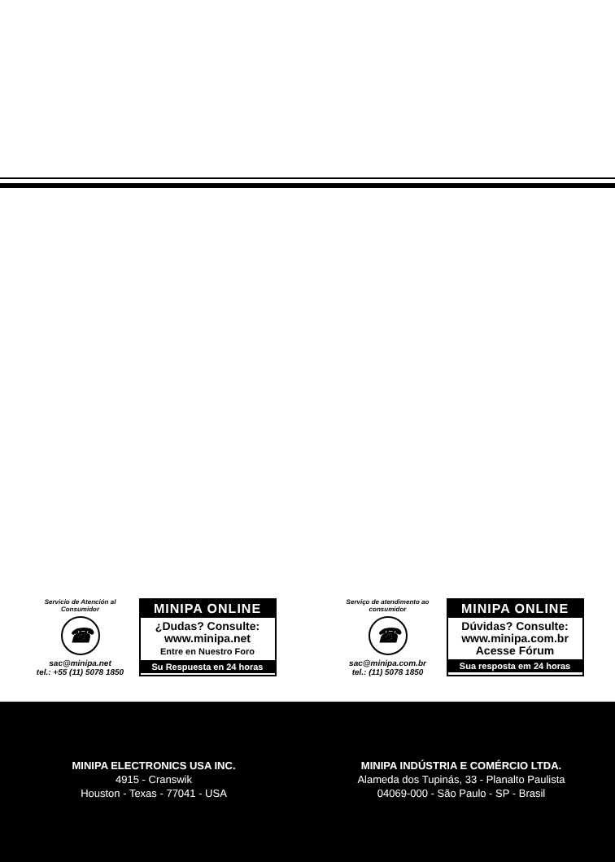Servicio de Atención al Consumidor
☎
sac@minipa.net
tel.: +55 (11) 5078 1850
MINIPA ONLINE
¿Dudas? Consulte:
www.minipa.net
Entre en Nuestro Foro
Su Respuesta en 24 horas
Serviço de atendimento ao consumidor
☎
sac@minipa.com.br
tel.: (11) 5078 1850
MINIPA ONLINE
Dúvidas? Consulte:
www.minipa.com.br
Acesse Fórum
Sua resposta em 24 horas
MINIPA ELECTRONICS USA INC.
4915 - Cranswik
Houston - Texas - 77041 - USA
MINIPA INDÚSTRIA E COMÉRCIO LTDA.
Alameda dos Tupinás, 33 - Planalto Paulista
04069-000 - São Paulo - SP - Brasil